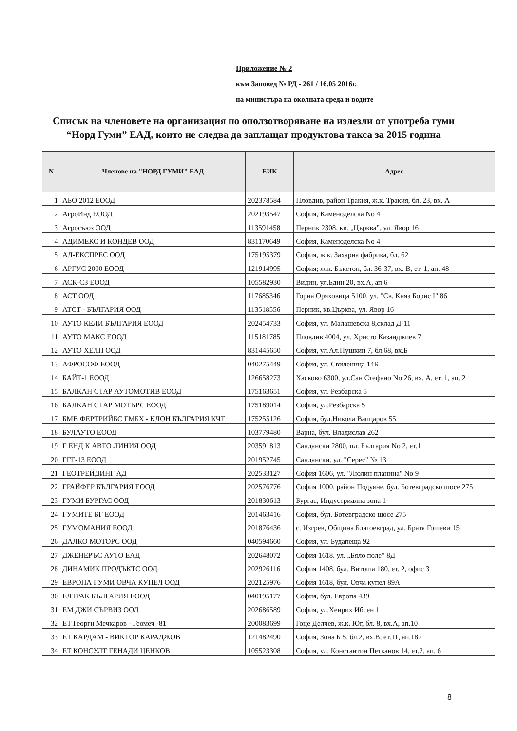Приложение № 2
към Заповед № РД - 261 / 16.05 2016г.
на министъра на околната среда и водите
Списък на членовете на организация по оползотворяване на излезли от употреба гуми “Норд Гуми” ЕАД, които не следва да заплащат продуктова такса за 2015 година
| N | Членове на "НОРД ГУМИ" ЕАД | ЕИК | Адрес |
| --- | --- | --- | --- |
| 1 | АБО 2012 ЕООД | 202378584 | Пловдив, район Тракия, ж.к. Тракия, бл. 23, вх. А |
| 2 | АгроИнд ЕООД | 202193547 | София, Каменоделска No 4 |
| 3 | Агросъюз ООД | 113591458 | Перник 2308, кв. „Църква”, ул. Явор 16 |
| 4 | АДИМЕКС И КОНДЕВ ООД | 831170649 | София, Каменоделска No 4 |
| 5 | АЛ-ЕКСПРЕС ООД | 175195379 | София, ж.к. Захарна фабрика, бл. 62 |
| 6 | АРГУС 2000 ЕООД | 121914995 | София; ж.к. Бъкстон, бл. 36-37, вх. В, ет. 1, ап. 48 |
| 7 | АСК-СЗ ЕООД | 105582930 | Видин, ул.Бдин 20, вх.А, ап.6 |
| 8 | АСТ ООД | 117685346 | Горна Оряховица 5100, ул. "Св. Княз Борис I" 86 |
| 9 | АТСТ - БЪЛГАРИЯ ООД | 113518556 | Перник, кв.Църква, ул. Явор 16 |
| 10 | АУТО КЕЛИ БЪЛГАРИЯ ЕООД | 202454733 | София, ул. Малашевска 8,склад Д-11 |
| 11 | АУТО МАКС ЕООД | 115181785 | Пловдив 4004, ул. Христо Казанджиев 7 |
| 12 | АУТО ХЕЛП ООД | 831445650 | София, ул.Ал.Пушкин 7, бл.68, вх.Б |
| 13 | АФРОСОФ ЕООД | 040275449 | София, ул. Свиленица 14Б |
| 14 | БАЙТ-1 ЕООД | 126658273 | Хасково 6300, ул.Сан Стефано No 26, вх. А, ет. 1, ап. 2 |
| 15 | БАЛКАН СТАР АУТОМОТИВ ЕООД | 175163651 | София, ул. Резбарска 5 |
| 16 | БАЛКАН СТАР МОТЪРС ЕООД | 175189014 | София, ул.Резбарска 5 |
| 17 | БМВ ФЕРТРИЙБС ГМБХ - КЛОН БЪЛГАРИЯ КЧТ | 175255126 | София, бул.Никола Вапцаров 55 |
| 18 | БУЛАУТО ЕООД | 103779480 | Варна, бул. Владислав 262 |
| 19 | Г ЕНД К АВТО ЛИНИЯ ООД | 203591813 | Сандански 2800, пл. България No 2, ет.1 |
| 20 | ГГГ-13 ЕООД | 201952745 | Сандански, ул. "Серес" № 13 |
| 21 | ГЕОТРЕЙДИНГ АД | 202533127 | София 1606, ул. "Люлин планина" No 9 |
| 22 | ГРАЙФЕР БЪЛГАРИЯ ЕООД | 202576776 | София 1000, район Подуяне, бул. Ботевградско шосе 275 |
| 23 | ГУМИ БУРГАС ООД | 201830613 | Бургас, Индустриална зона 1 |
| 24 | ГУМИТЕ БГ ЕООД | 201463416 | София, бул. Ботевградско шосе 275 |
| 25 | ГУМОМАНИЯ ЕООД | 201876436 | с. Изгрев, Община Благоевград, ул. Братя Гошеви 15 |
| 26 | ДАЛКО МОТОРС ООД | 040594660 | София, ул. Будапеща 92 |
| 27 | ДЖЕНЕРЪС АУТО ЕАД | 202648072 | София 1618, ул. „Бяло поле” 8Д |
| 28 | ДИНАМИК ПРОДЪКТС ООД | 202926116 | София 1408, бул. Витоша 180, ет. 2, офис 3 |
| 29 | ЕВРОПА ГУМИ ОВЧА КУПЕЛ ООД | 202125976 | София 1618, бул. Овча купел 89А |
| 30 | ЕЛТРАК БЪЛГАРИЯ ЕООД | 040195177 | София, бул. Европа 439 |
| 31 | ЕМ ДЖИ СЪРВИЗ ООД | 202686589 | София, ул.Хенрих Ибсен 1 |
| 32 | ЕТ Георги Мечкаров - Геомеч -81 | 200083699 | Гоце Делчев, ж.к. Юг, бл. 8, вх.А, ап.10 |
| 33 | ЕТ КАРДАМ - ВИКТОР КАРАДЖОВ | 121482490 | София, Зона Б 5, бл.2, вх.В, ет.11, ап.182 |
| 34 | ЕТ КОНСУЛТ ГЕНАДИ ЦЕНКОВ | 105523308 | София, ул. Константин Петканов 14, ет.2, ап. 6 |
8